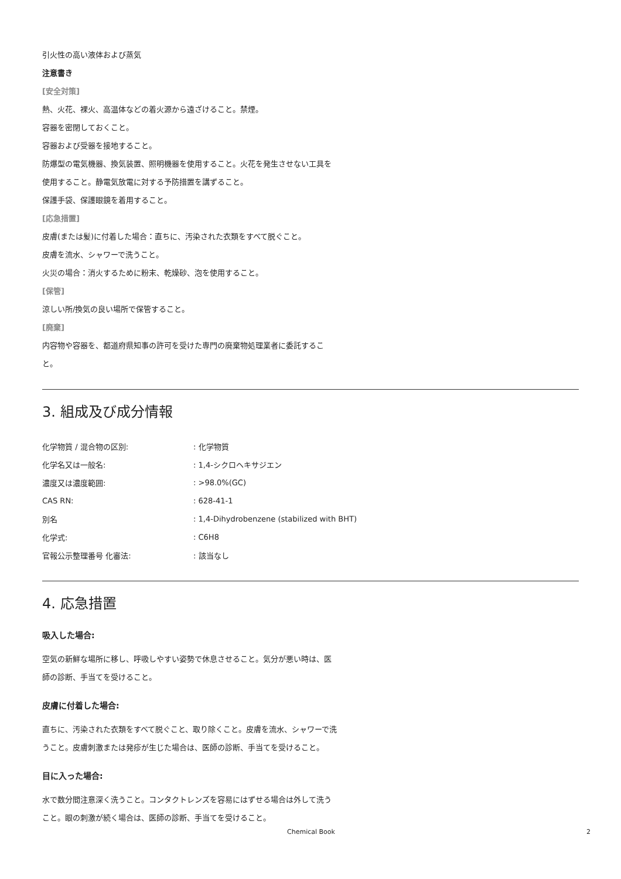引火性の高い液体および蒸気
注意書き
[安全対策]
熱、火花、裸火、高温体などの着火源から遠ざけること。禁煙。
容器を密閉しておくこと。
容器および受器を接地すること。
防爆型の電気機器、換気装置、照明機器を使用すること。火花を発生させない工具を使用すること。静電気放電に対する予防措置を講ずること。
保護手袋、保護眼鏡を着用すること。
[応急措置]
皮膚(または髪)に付着した場合：直ちに、汚染された衣類をすべて脱ぐこと。
皮膚を流水、シャワーで洗うこと。
火災の場合：消火するために粉末、乾燥砂、泡を使用すること。
[保管]
涼しい所/換気の良い場所で保管すること。
[廃棄]
内容物や容器を、都道府県知事の許可を受けた専門の廃棄物処理業者に委託すること。
3. 組成及び成分情報
| 化学物質 / 混合物の区別: | : 化学物質 |
| 化学名又は一般名: | : 1,4-シクロヘキサジエン |
| 濃度又は濃度範囲: | : >98.0%(GC) |
| CAS RN: | : 628-41-1 |
| 別名 | : 1,4-Dihydrobenzene (stabilized with BHT) |
| 化学式: | : C6H8 |
| 官報公示整理番号 化審法: | : 該当なし |
4. 応急措置
吸入した場合:
空気の新鮮な場所に移し、呼吸しやすい姿勢で休息させること。気分が悪い時は、医師の診断、手当てを受けること。
皮膚に付着した場合:
直ちに、汚染された衣類をすべて脱ぐこと、取り除くこと。皮膚を流水、シャワーで洗うこと。皮膚刺激または発疹が生じた場合は、医師の診断、手当てを受けること。
目に入った場合:
水で数分間注意深く洗うこと。コンタクトレンズを容易にはずせる場合は外して洗うこと。眼の刺激が続く場合は、医師の診断、手当てを受けること。
Chemical Book 2